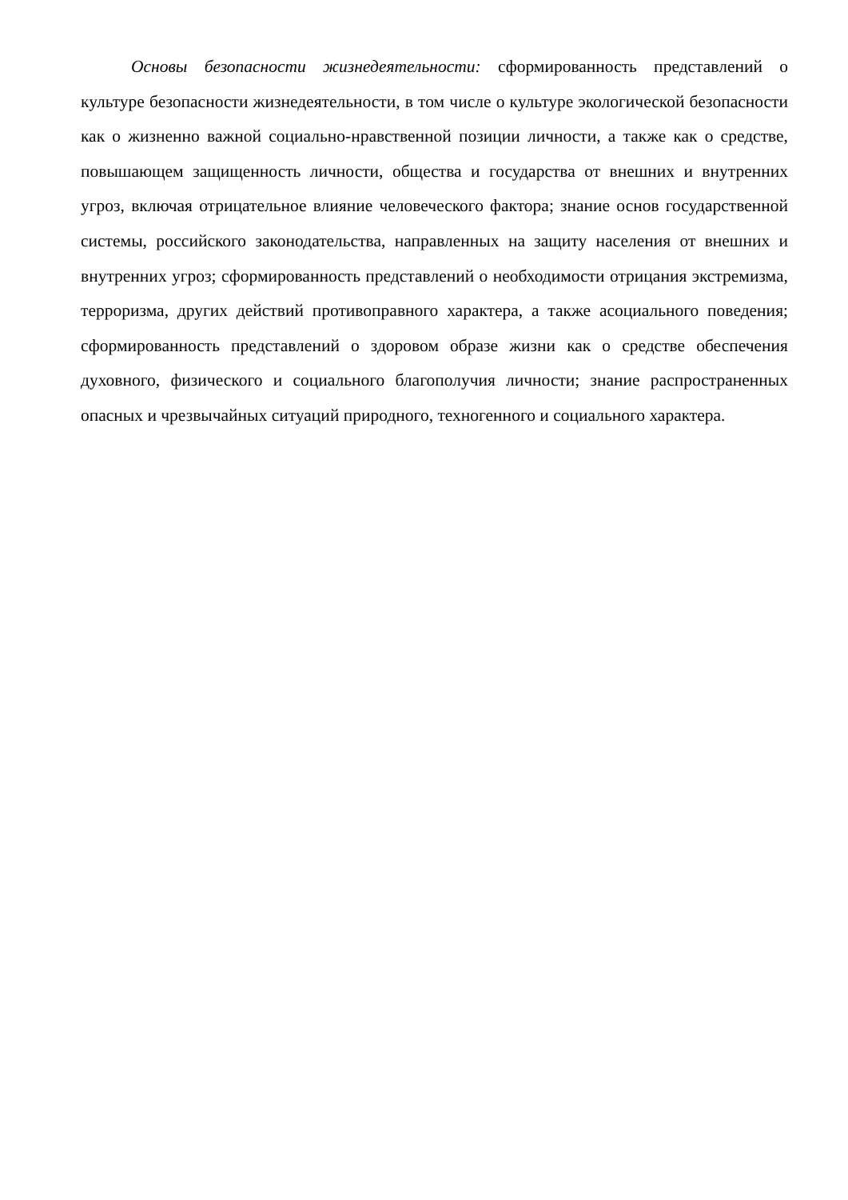Основы безопасности жизнедеятельности: сформированность представлений о культуре безопасности жизнедеятельности, в том числе о культуре экологической безопасности как о жизненно важной социально-нравственной позиции личности, а также как о средстве, повышающем защищенность личности, общества и государства от внешних и внутренних угроз, включая отрицательное влияние человеческого фактора; знание основ государственной системы, российского законодательства, направленных на защиту населения от внешних и внутренних угроз; сформированность представлений о необходимости отрицания экстремизма, терроризма, других действий противоправного характера, а также асоциального поведения; сформированность представлений о здоровом образе жизни как о средстве обеспечения духовного, физического и социального благополучия личности; знание распространенных опасных и чрезвычайных ситуаций природного, техногенного и социального характера.